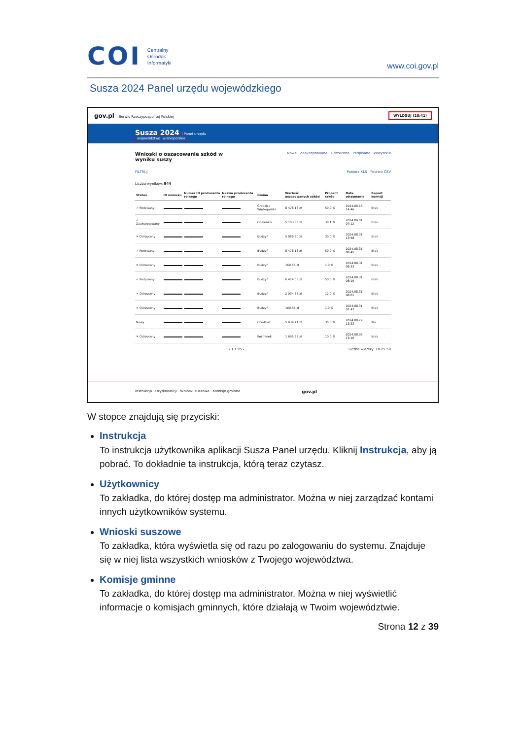COI
Centralny
Ośrodek
Informatyki
www.coi.gov.pl
Susza 2024 Panel urzędu wojewódzkiego
gov.pl | Serwis Rzeczypospolitej Polskiej WYLOGUJ (28:41)
Susza 2024 | Panel urzędu
województwo: wielkopolskie
Wnioski o oszacowanie szkód w
wyniku suszy Nowe Zaakceptowane Odrzucone Podpisane Wszystkie
FILTRUJ Pobierz XLS Pobierz CSV
Liczba wyników: 944
| Status | ID wniosku | Numer ID producenta rolnego | Nazwa producenta rolnego | Gmina | Wartość oszacowanych szkód | Procent szkód | Data otrzymania | Raport komisji |
| --- | --- | --- | --- | --- | --- | --- | --- | --- |
| ✓ Podpisany | | | | Grodzisk Wielkopolski | 8 478.16 zł | 50.0 % | 2024.09.13 14:46 | Brak |
| ✓ Zaakceptowany | | | | Opalenica | 5 103.85 zł | 30.1 % | 2024.09.01 07:12 | Brak |
| ✕ Odrzucony | | | | Budzyń | 5 086.90 zł | 30.0 % | 2024.08.31 13:58 | Brak |
| ✓ Podpisany | | | | Budzyń | 8 478.16 zł | 50.0 % | 2024.08.31 08:45 | Brak |
| ✕ Odrzucony | | | | Budzyń | 169.56 zł | 1.0 % | 2024.08.31 08:33 | Brak |
| ✓ Podpisany | | | | Budzyń | 6 474.03 zł | 50.0 % | 2024.08.31 08:19 | Brak |
| ✕ Odrzucony | | | | Budzyń | 2 034.76 zł | 12.0 % | 2024.08.31 08:01 | Brak |
| ✕ Odrzucony | | | | Budzyń | 169.56 zł | 1.0 % | 2024.08.31 07:47 | Brak |
| Nowy | | | | Chodzież | 5 934.71 zł | 35.0 % | 2024.08.29 13:33 | Tak |
| ✕ Odrzucony | | | | Koźminek | 1 695.63 zł | 10.0 % | 2024.08.06 13:10 | Brak |
‹ 1 z 95 › Liczba wierszy: 10 25 50
Instrukcja Użytkownicy Wnioski suszowe Komisje gminne gov.pl
W stopce znajdują się przyciski:
Instrukcja
To instrukcja użytkownika aplikacji Susza Panel urzędu. Kliknij Instrukcja, aby ją pobrać. To dokładnie ta instrukcja, którą teraz czytasz.
Użytkownicy
To zakładka, do której dostęp ma administrator. Można w niej zarządzać kontami innych użytkowników systemu.
Wnioski suszowe
To zakładka, która wyświetla się od razu po zalogowaniu do systemu. Znajduje się w niej lista wszystkich wniosków z Twojego województwa.
Komisje gminne
To zakładka, do której dostęp ma administrator. Można w niej wyświetlić informacje o komisjach gminnych, które działają w Twoim województwie.
Strona 12 z 39